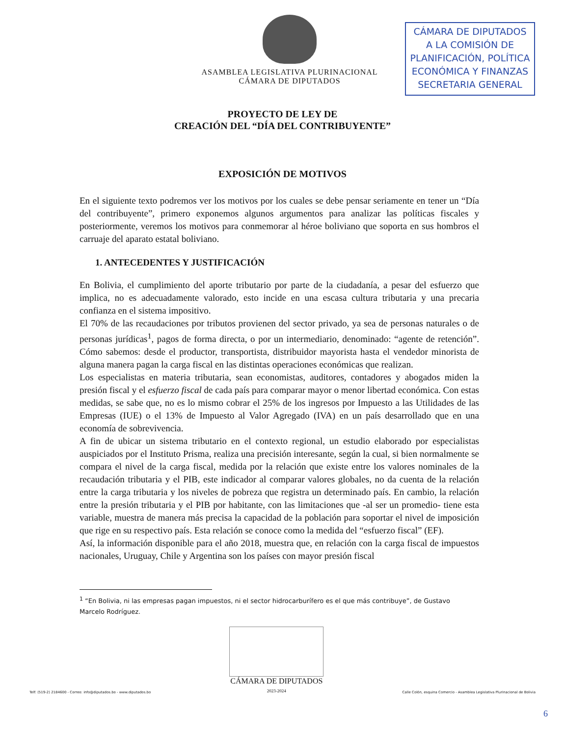ASAMBLEA LEGISLATIVA PLURINACIONAL
CÁMARA DE DIPUTADOS
CÁMARA DE DIPUTADOS
A LA COMISIÓN DE
PLANIFICACIÓN, POLÍTICA
ECONÓMICA Y FINANZAS
SECRETARIA GENERAL
PROYECTO DE LEY DE
CREACIÓN DEL “DÍA DEL CONTRIBUYENTE”
EXPOSICIÓN DE MOTIVOS
En el siguiente texto podremos ver los motivos por los cuales se debe pensar seriamente en tener un “Día del contribuyente”, primero exponemos algunos argumentos para analizar las políticas fiscales y posteriormente, veremos los motivos para conmemorar al héroe boliviano que soporta en sus hombros el carruaje del aparato estatal boliviano.
1. ANTECEDENTES Y JUSTIFICACIÓN
En Bolivia, el cumplimiento del aporte tributario por parte de la ciudadanía, a pesar del esfuerzo que implica, no es adecuadamente valorado, esto incide en una escasa cultura tributaria y una precaria confianza en el sistema impositivo.
El 70% de las recaudaciones por tributos provienen del sector privado, ya sea de personas naturales o de personas jurídicas<sup>1</sup>, pagos de forma directa, o por un intermediario, denominado: “agente de retención”. Cómo sabemos: desde el productor, transportista, distribuidor mayorista hasta el vendedor minorista de alguna manera pagan la carga fiscal en las distintas operaciones económicas que realizan.
Los especialistas en materia tributaria, sean economistas, auditores, contadores y abogados miden la presión fiscal y el esfuerzo fiscal de cada país para comparar mayor o menor libertad económica. Con estas medidas, se sabe que, no es lo mismo cobrar el 25% de los ingresos por Impuesto a las Utilidades de las Empresas (IUE) o el 13% de Impuesto al Valor Agregado (IVA) en un país desarrollado que en una economía de sobrevivencia.
A fin de ubicar un sistema tributario en el contexto regional, un estudio elaborado por especialistas auspiciados por el Instituto Prisma, realiza una precisión interesante, según la cual, si bien normalmente se compara el nivel de la carga fiscal, medida por la relación que existe entre los valores nominales de la recaudación tributaria y el PIB, este indicador al comparar valores globales, no da cuenta de la relación entre la carga tributaria y los niveles de pobreza que registra un determinado país. En cambio, la relación entre la presión tributaria y el PIB por habitante, con las limitaciones que -al ser un promedio- tiene esta variable, muestra de manera más precisa la capacidad de la población para soportar el nivel de imposición que rige en su respectivo país. Esta relación se conoce como la medida del “esfuerzo fiscal” (EF).
Así, la información disponible para el año 2018, muestra que, en relación con la carga fiscal de impuestos nacionales, Uruguay, Chile y Argentina son los países con mayor presión fiscal
<sup>1</sup> “En Bolivia, ni las empresas pagan impuestos, ni el sector hidrocarburífero es el que más contribuye”, de Gustavo Marcelo Rodríguez.
Telf: (519-2) 2184600 - Correo: info@diputados.bo - www.diputados.bo
CÁMARA DE DIPUTADOS
2023-2024
Calle Colón, esquina Comercio - Asamblea Legislativa Plurinacional de Bolivia
6